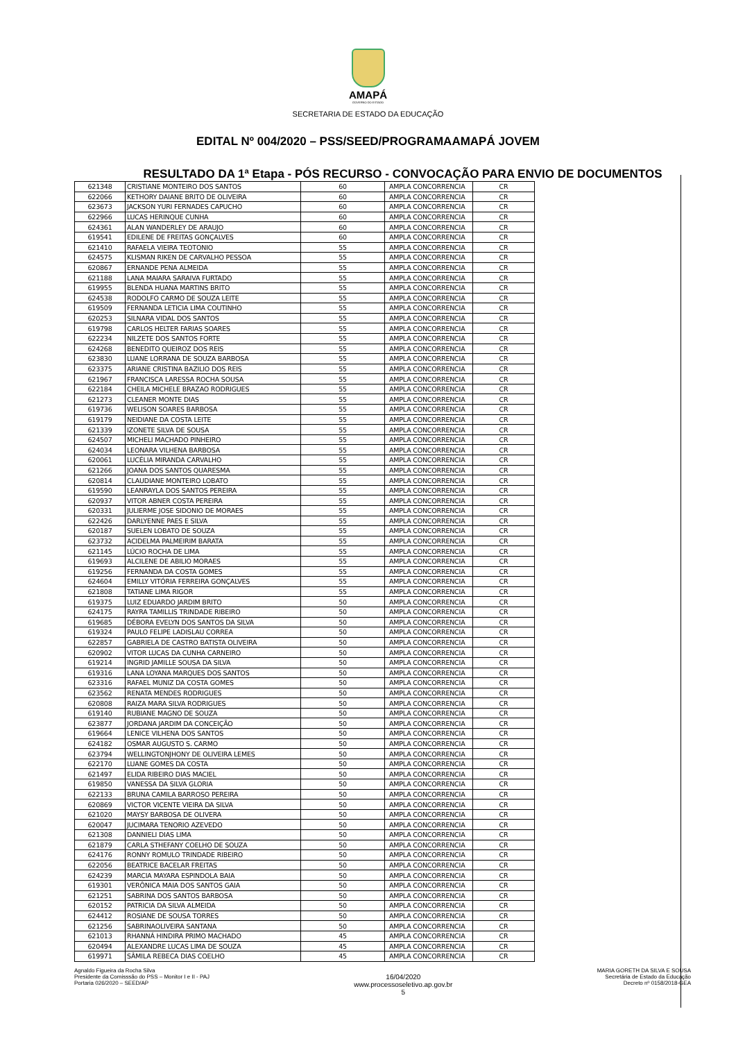AMAPÁ
GOVERNO DO ESTADO
SECRETARIA DE ESTADO DA EDUCAÇÃO
EDITAL Nº 004/2020 – PSS/SEED/PROGRAMAAMAPÁ JOVEM
RESULTADO DA 1ª Etapa - PÓS RECURSO - CONVOCAÇÃO PARA ENVIO DE DOCUMENTOS
| 621348 | CRISTIANE MONTEIRO DOS SANTOS | 60 | AMPLA CONCORRENCIA | CR |
| 622066 | KETHORY DAIANE BRITO DE OLIVEIRA | 60 | AMPLA CONCORRENCIA | CR |
| 623673 | JACKSON YURI FERNADES CAPUCHO | 60 | AMPLA CONCORRENCIA | CR |
| 622966 | LUCAS HERINQUE CUNHA | 60 | AMPLA CONCORRENCIA | CR |
| 624361 | ALAN WANDERLEY DE ARAUJO | 60 | AMPLA CONCORRENCIA | CR |
| 619541 | EDILENE DE FREITAS GONÇALVES | 60 | AMPLA CONCORRENCIA | CR |
| 621410 | RAFAELA VIEIRA TEOTONIO | 55 | AMPLA CONCORRENCIA | CR |
| 624575 | KLISMAN RIKEN DE CARVALHO PESSOA | 55 | AMPLA CONCORRENCIA | CR |
| 620867 | ERNANDE PENA ALMEIDA | 55 | AMPLA CONCORRENCIA | CR |
| 621188 | LANA MAIARA SARAIVA FURTADO | 55 | AMPLA CONCORRENCIA | CR |
| 619955 | BLENDA HUANA MARTINS BRITO | 55 | AMPLA CONCORRENCIA | CR |
| 624538 | RODOLFO CARMO DE SOUZA LEITE | 55 | AMPLA CONCORRENCIA | CR |
| 619509 | FERNANDA LETICIA LIMA COUTINHO | 55 | AMPLA CONCORRENCIA | CR |
| 620253 | SILNARA VIDAL DOS SANTOS | 55 | AMPLA CONCORRENCIA | CR |
| 619798 | CARLOS HELTER FARIAS SOARES | 55 | AMPLA CONCORRENCIA | CR |
| 622234 | NILZETE DOS SANTOS FORTE | 55 | AMPLA CONCORRENCIA | CR |
| 624268 | BENEDITO QUEIROZ DOS REIS | 55 | AMPLA CONCORRENCIA | CR |
| 623830 | LUANE LORRANA DE SOUZA BARBOSA | 55 | AMPLA CONCORRENCIA | CR |
| 623375 | ARIANE CRISTINA BAZILIO DOS REIS | 55 | AMPLA CONCORRENCIA | CR |
| 621967 | FRANCISCA LARESSA ROCHA SOUSA | 55 | AMPLA CONCORRENCIA | CR |
| 622184 | CHEILA MICHELE BRAZAO RODRIGUES | 55 | AMPLA CONCORRENCIA | CR |
| 621273 | CLEANER MONTE DIAS | 55 | AMPLA CONCORRENCIA | CR |
| 619736 | WELISON SOARES BARBOSA | 55 | AMPLA CONCORRENCIA | CR |
| 619179 | NEIDIANE DA COSTA LEITE | 55 | AMPLA CONCORRENCIA | CR |
| 621339 | IZONETE SILVA DE SOUSA | 55 | AMPLA CONCORRENCIA | CR |
| 624507 | MICHELI MACHADO PINHEIRO | 55 | AMPLA CONCORRENCIA | CR |
| 624034 | LEONARA VILHENA BARBOSA | 55 | AMPLA CONCORRENCIA | CR |
| 620061 | LUCÉLIA MIRANDA CARVALHO | 55 | AMPLA CONCORRENCIA | CR |
| 621266 | JOANA DOS SANTOS QUARESMA | 55 | AMPLA CONCORRENCIA | CR |
| 620814 | CLAUDIANE MONTEIRO LOBATO | 55 | AMPLA CONCORRENCIA | CR |
| 619590 | LEANRAYLA DOS SANTOS PEREIRA | 55 | AMPLA CONCORRENCIA | CR |
| 620937 | VITOR ABNER COSTA PEREIRA | 55 | AMPLA CONCORRENCIA | CR |
| 620331 | JULIERME JOSE SIDONIO DE MORAES | 55 | AMPLA CONCORRENCIA | CR |
| 622426 | DARLYENNE PAES E SILVA | 55 | AMPLA CONCORRENCIA | CR |
| 620187 | SUELEN LOBATO DE SOUZA | 55 | AMPLA CONCORRENCIA | CR |
| 623732 | ACIDELMA PALMEIRIM BARATA | 55 | AMPLA CONCORRENCIA | CR |
| 621145 | LÚCIO ROCHA DE LIMA | 55 | AMPLA CONCORRENCIA | CR |
| 619693 | ALCILENE DE ABILIO MORAES | 55 | AMPLA CONCORRENCIA | CR |
| 619256 | FERNANDA DA COSTA GOMES | 55 | AMPLA CONCORRENCIA | CR |
| 624604 | EMILLY VITÓRIA FERREIRA GONÇALVES | 55 | AMPLA CONCORRENCIA | CR |
| 621808 | TATIANE LIMA RIGOR | 55 | AMPLA CONCORRENCIA | CR |
| 619375 | LUIZ EDUARDO JARDIM BRITO | 50 | AMPLA CONCORRENCIA | CR |
| 624175 | RAYRA TAMILLIS TRINDADE RIBEIRO | 50 | AMPLA CONCORRENCIA | CR |
| 619685 | DÉBORA EVELYN DOS SANTOS DA SILVA | 50 | AMPLA CONCORRENCIA | CR |
| 619324 | PAULO FELIPE LADISLAU CORREA | 50 | AMPLA CONCORRENCIA | CR |
| 622857 | GABRIELA DE CASTRO BATISTA OLIVEIRA | 50 | AMPLA CONCORRENCIA | CR |
| 620902 | VITOR LUCAS DA CUNHA CARNEIRO | 50 | AMPLA CONCORRENCIA | CR |
| 619214 | INGRID JAMILLE SOUSA DA SILVA | 50 | AMPLA CONCORRENCIA | CR |
| 619316 | LANA LOYANA MARQUES DOS SANTOS | 50 | AMPLA CONCORRENCIA | CR |
| 623316 | RAFAEL MUNIZ DA COSTA GOMES | 50 | AMPLA CONCORRENCIA | CR |
| 623562 | RENATA MENDES RODRIGUES | 50 | AMPLA CONCORRENCIA | CR |
| 620808 | RAIZA MARA SILVA RODRIGUES | 50 | AMPLA CONCORRENCIA | CR |
| 619140 | RUBIANE MAGNO DE SOUZA | 50 | AMPLA CONCORRENCIA | CR |
| 623877 | JORDANA JARDIM DA CONCEIÇÃO | 50 | AMPLA CONCORRENCIA | CR |
| 619664 | LENICE VILHENA DOS SANTOS | 50 | AMPLA CONCORRENCIA | CR |
| 624182 | OSMAR AUGUSTO S. CARMO | 50 | AMPLA CONCORRENCIA | CR |
| 623794 | WELLINGTONJHONY DE OLIVEIRA LEMES | 50 | AMPLA CONCORRENCIA | CR |
| 622170 | LUANE GOMES DA COSTA | 50 | AMPLA CONCORRENCIA | CR |
| 621497 | ELIDA RIBEIRO DIAS MACIEL | 50 | AMPLA CONCORRENCIA | CR |
| 619850 | VANESSA DA SILVA GLORIA | 50 | AMPLA CONCORRENCIA | CR |
| 622133 | BRUNA CAMILA BARROSO PEREIRA | 50 | AMPLA CONCORRENCIA | CR |
| 620869 | VICTOR VICENTE VIEIRA DA SILVA | 50 | AMPLA CONCORRENCIA | CR |
| 621020 | MAYSY BARBOSA DE OLIVERA | 50 | AMPLA CONCORRENCIA | CR |
| 620047 | JUCIMARA TENORIO AZEVEDO | 50 | AMPLA CONCORRENCIA | CR |
| 621308 | DANNIELI DIAS LIMA | 50 | AMPLA CONCORRENCIA | CR |
| 621879 | CARLA STHEFANY COELHO DE SOUZA | 50 | AMPLA CONCORRENCIA | CR |
| 624176 | RONNY ROMULO TRINDADE RIBEIRO | 50 | AMPLA CONCORRENCIA | CR |
| 622056 | BEATRICE BACELAR FREITAS | 50 | AMPLA CONCORRENCIA | CR |
| 624239 | MARCIA MAYARA ESPINDOLA BAIA | 50 | AMPLA CONCORRENCIA | CR |
| 619301 | VERÔNICA MAIA DOS SANTOS GAIA | 50 | AMPLA CONCORRENCIA | CR |
| 621251 | SABRINA DOS SANTOS BARBOSA | 50 | AMPLA CONCORRENCIA | CR |
| 620152 | PATRICIA DA SILVA ALMEIDA | 50 | AMPLA CONCORRENCIA | CR |
| 624412 | ROSIANE DE SOUSA TORRES | 50 | AMPLA CONCORRENCIA | CR |
| 621256 | SABRINAOLIVEIRA SANTANA | 50 | AMPLA CONCORRENCIA | CR |
| 621013 | RHANNÁ HINDIRA PRIMO MACHADO | 45 | AMPLA CONCORRENCIA | CR |
| 620494 | ALEXANDRE LUCAS LIMA DE SOUZA | 45 | AMPLA CONCORRENCIA | CR |
| 619971 | SÂMILA REBECA DIAS COELHO | 45 | AMPLA CONCORRENCIA | CR |
Agnaldo Figueira da Rocha Silva
Presidente da Comisssão do PSS – Monitor I e II - PAJ
Portaria 026/2020 – SEED/AP
16/04/2020
www.processoseletivo.ap.gov.br
5
MARIA GORETH DA SILVA E SOUSA
Secretária de Estado da Educação
Decreto nº 0158/2018-GEA